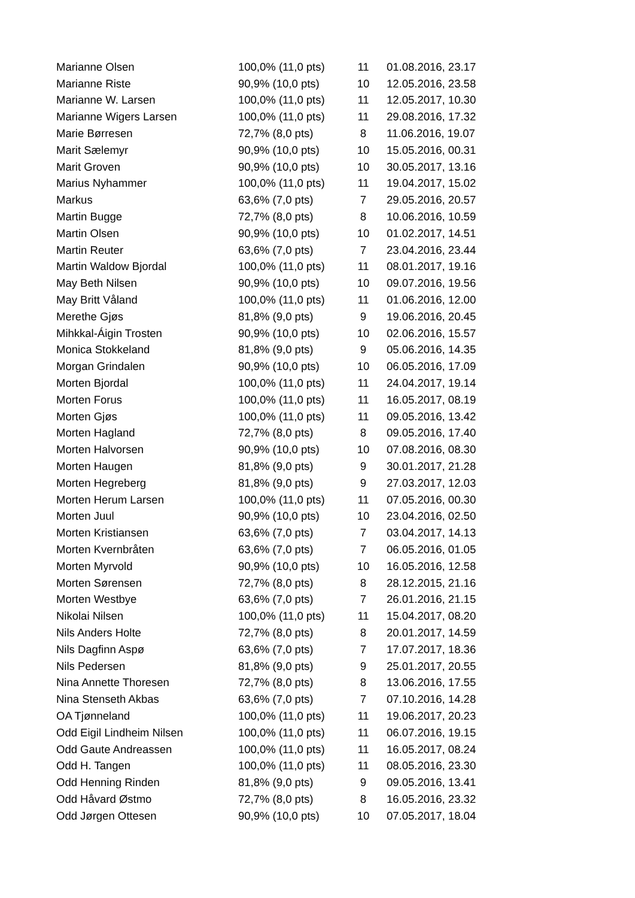| Marianne Olsen | 100,0% (11,0 pts) | 11 | 01.08.2016, 23.17 |
| Marianne Riste | 90,9% (10,0 pts) | 10 | 12.05.2016, 23.58 |
| Marianne W. Larsen | 100,0% (11,0 pts) | 11 | 12.05.2017, 10.30 |
| Marianne Wigers Larsen | 100,0% (11,0 pts) | 11 | 29.08.2016, 17.32 |
| Marie Børresen | 72,7% (8,0 pts) | 8 | 11.06.2016, 19.07 |
| Marit Sælemyr | 90,9% (10,0 pts) | 10 | 15.05.2016, 00.31 |
| Marit Groven | 90,9% (10,0 pts) | 10 | 30.05.2017, 13.16 |
| Marius Nyhammer | 100,0% (11,0 pts) | 11 | 19.04.2017, 15.02 |
| Markus | 63,6% (7,0 pts) | 7 | 29.05.2016, 20.57 |
| Martin Bugge | 72,7% (8,0 pts) | 8 | 10.06.2016, 10.59 |
| Martin Olsen | 90,9% (10,0 pts) | 10 | 01.02.2017, 14.51 |
| Martin Reuter | 63,6% (7,0 pts) | 7 | 23.04.2016, 23.44 |
| Martin Waldow Bjordal | 100,0% (11,0 pts) | 11 | 08.01.2017, 19.16 |
| May Beth Nilsen | 90,9% (10,0 pts) | 10 | 09.07.2016, 19.56 |
| May Britt Våland | 100,0% (11,0 pts) | 11 | 01.06.2016, 12.00 |
| Merethe Gjøs | 81,8% (9,0 pts) | 9 | 19.06.2016, 20.45 |
| Mihkkal-Áigin Trosten | 90,9% (10,0 pts) | 10 | 02.06.2016, 15.57 |
| Monica Stokkeland | 81,8% (9,0 pts) | 9 | 05.06.2016, 14.35 |
| Morgan Grindalen | 90,9% (10,0 pts) | 10 | 06.05.2016, 17.09 |
| Morten Bjordal | 100,0% (11,0 pts) | 11 | 24.04.2017, 19.14 |
| Morten Forus | 100,0% (11,0 pts) | 11 | 16.05.2017, 08.19 |
| Morten Gjøs | 100,0% (11,0 pts) | 11 | 09.05.2016, 13.42 |
| Morten Hagland | 72,7% (8,0 pts) | 8 | 09.05.2016, 17.40 |
| Morten Halvorsen | 90,9% (10,0 pts) | 10 | 07.08.2016, 08.30 |
| Morten Haugen | 81,8% (9,0 pts) | 9 | 30.01.2017, 21.28 |
| Morten Hegreberg | 81,8% (9,0 pts) | 9 | 27.03.2017, 12.03 |
| Morten Herum Larsen | 100,0% (11,0 pts) | 11 | 07.05.2016, 00.30 |
| Morten Juul | 90,9% (10,0 pts) | 10 | 23.04.2016, 02.50 |
| Morten Kristiansen | 63,6% (7,0 pts) | 7 | 03.04.2017, 14.13 |
| Morten Kvernbråten | 63,6% (7,0 pts) | 7 | 06.05.2016, 01.05 |
| Morten Myrvold | 90,9% (10,0 pts) | 10 | 16.05.2016, 12.58 |
| Morten Sørensen | 72,7% (8,0 pts) | 8 | 28.12.2015, 21.16 |
| Morten Westbye | 63,6% (7,0 pts) | 7 | 26.01.2016, 21.15 |
| Nikolai Nilsen | 100,0% (11,0 pts) | 11 | 15.04.2017, 08.20 |
| Nils Anders Holte | 72,7% (8,0 pts) | 8 | 20.01.2017, 14.59 |
| Nils Dagfinn Aspø | 63,6% (7,0 pts) | 7 | 17.07.2017, 18.36 |
| Nils Pedersen | 81,8% (9,0 pts) | 9 | 25.01.2017, 20.55 |
| Nina Annette Thoresen | 72,7% (8,0 pts) | 8 | 13.06.2016, 17.55 |
| Nina Stenseth Akbas | 63,6% (7,0 pts) | 7 | 07.10.2016, 14.28 |
| OA Tjønneland | 100,0% (11,0 pts) | 11 | 19.06.2017, 20.23 |
| Odd Eigil Lindheim Nilsen | 100,0% (11,0 pts) | 11 | 06.07.2016, 19.15 |
| Odd Gaute Andreassen | 100,0% (11,0 pts) | 11 | 16.05.2017, 08.24 |
| Odd H. Tangen | 100,0% (11,0 pts) | 11 | 08.05.2016, 23.30 |
| Odd Henning Rinden | 81,8% (9,0 pts) | 9 | 09.05.2016, 13.41 |
| Odd Håvard Østmo | 72,7% (8,0 pts) | 8 | 16.05.2016, 23.32 |
| Odd Jørgen Ottesen | 90,9% (10,0 pts) | 10 | 07.05.2017, 18.04 |